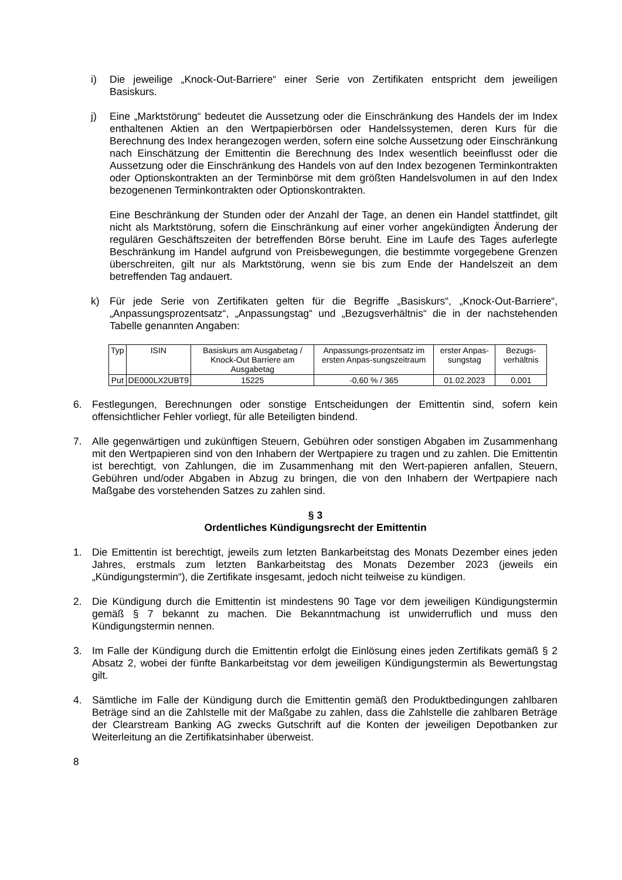i) Die jeweilige „Knock-Out-Barriere“ einer Serie von Zertifikaten entspricht dem jeweiligen Basiskurs.
j) Eine „Marktstörung“ bedeutet die Aussetzung oder die Einschränkung des Handels der im Index enthaltenen Aktien an den Wertpapierbörsen oder Handelssystemen, deren Kurs für die Berechnung des Index herangezogen werden, sofern eine solche Aussetzung oder Einschränkung nach Einschätzung der Emittentin die Berechnung des Index wesentlich beeinflusst oder die Aussetzung oder die Einschränkung des Handels von auf den Index bezogenen Terminkontrakten oder Optionskontrakten an der Terminbörse mit dem größten Handelsvolumen in auf den Index bezogenenen Terminkontrakten oder Optionskontrakten.
Eine Beschränkung der Stunden oder der Anzahl der Tage, an denen ein Handel stattfindet, gilt nicht als Marktstörung, sofern die Einschränkung auf einer vorher angekündigten Änderung der regulären Geschäftszeiten der betreffenden Börse beruht. Eine im Laufe des Tages auferlegte Beschränkung im Handel aufgrund von Preisbewegungen, die bestimmte vorgegebene Grenzen überschreiten, gilt nur als Marktstörung, wenn sie bis zum Ende der Handelszeit an dem betreffenden Tag andauert.
k) Für jede Serie von Zertifikaten gelten für die Begriffe „Basiskurs“, „Knock-Out-Barriere“, „Anpassungsprozentsatz“, „Anpassungstag“ und „Bezugsverhältnis“ die in der nachstehenden Tabelle genannten Angaben:
| Typ | ISIN | Basiskurs am Ausgabetag / Knock-Out Barriere am Ausgabetag | Anpassungs-prozentsatz im ersten Anpas-sungszeitraum | erster Anpas-sungstag | Bezugs-verhältnis |
| --- | --- | --- | --- | --- | --- |
| Put | DE000LX2UBT9 | 15225 | -0,60 % / 365 | 01.02.2023 | 0,001 |
6. Festlegungen, Berechnungen oder sonstige Entscheidungen der Emittentin sind, sofern kein offensichtlicher Fehler vorliegt, für alle Beteiligten bindend.
7. Alle gegenwärtigen und zukünftigen Steuern, Gebühren oder sonstigen Abgaben im Zusammenhang mit den Wertpapieren sind von den Inhabern der Wertpapiere zu tragen und zu zahlen. Die Emittentin ist berechtigt, von Zahlungen, die im Zusammenhang mit den Wert-papieren anfallen, Steuern, Gebühren und/oder Abgaben in Abzug zu bringen, die von den Inhabern der Wertpapiere nach Maßgabe des vorstehenden Satzes zu zahlen sind.
§ 3
Ordentliches Kündigungsrecht der Emittentin
1. Die Emittentin ist berechtigt, jeweils zum letzten Bankarbeitstag des Monats Dezember eines jeden Jahres, erstmals zum letzten Bankarbeitstag des Monats Dezember 2023 (jeweils ein „Kündigungstermin“), die Zertifikate insgesamt, jedoch nicht teilweise zu kündigen.
2. Die Kündigung durch die Emittentin ist mindestens 90 Tage vor dem jeweiligen Kündigungstermin gemäß § 7 bekannt zu machen. Die Bekanntmachung ist unwiderruflich und muss den Kündigungstermin nennen.
3. Im Falle der Kündigung durch die Emittentin erfolgt die Einlösung eines jeden Zertifikats gemäß § 2 Absatz 2, wobei der fünfte Bankarbeitstag vor dem jeweiligen Kündigungstermin als Bewertungstag gilt.
4. Sämtliche im Falle der Kündigung durch die Emittentin gemäß den Produktbedingungen zahlbaren Beträge sind an die Zahlstelle mit der Maßgabe zu zahlen, dass die Zahlstelle die zahlbaren Beträge der Clearstream Banking AG zwecks Gutschrift auf die Konten der jeweiligen Depotbanken zur Weiterleitung an die Zertifikatsinhaber überweist.
8